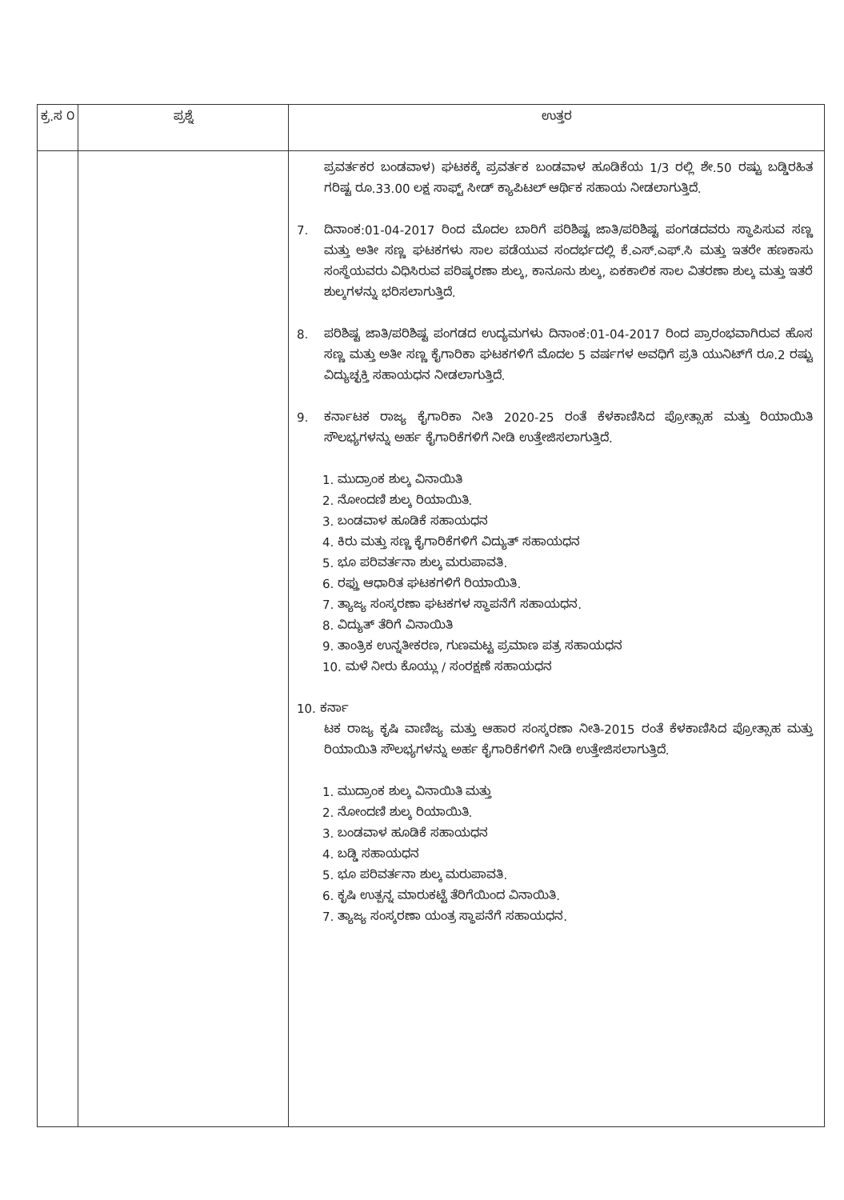| ಕ್ರ.ಸ ೦ | ಪ್ರಶ್ನೆ | ಉತ್ತರ |
| --- | --- | --- |
| | | ಪ್ರವರ್ತಕರ ಬಂಡವಾಳ) ಘಟಕಕ್ಕೆ ಪ್ರವರ್ತಕ ಬಂಡವಾಳ ಹೂಡಿಕೆಯ 1/3 ರಲ್ಲಿ ಶೇ.50 ರಷ್ಟು ಬಡ್ಡಿರಹಿತ ಗರಿಷ್ಟ ರೂ.33.00 ಲಕ್ಷ ಸಾಫ್ಟ್ ಸೀಡ್ ಕ್ಯಾಪಿಟಲ್ ಆರ್ಥಿಕ ಸಹಾಯ ನೀಡಲಾಗುತ್ತಿದೆ. 7. ದಿನಾಂಕ:01-04-2017 ರಿಂದ ಮೊದಲ ಬಾರಿಗೆ ಪರಿಶಿಷ್ಟ ಜಾತಿ/ಪರಿಶಿಷ್ಟ ಪಂಗಡದವರು ಸ್ಥಾಪಿಸುವ ಸಣ್ಣ ಮತ್ತು ಅತೀ ಸಣ್ಣ ಘಟಕಗಳು ಸಾಲ ಪಡೆಯುವ ಸಂದರ್ಭದಲ್ಲಿ ಕೆ.ಎಸ್.ಎಫ್.ಸಿ ಮತ್ತು ಇತರೇ ಹಣಕಾಸು ಸಂಸ್ಥೆಯವರು ವಿಧಿಸಿರುವ ಪರಿಷ್ಕರಣಾ ಶುಲ್ಕ, ಕಾನೂನು ಶುಲ್ಕ, ಏಕಕಾಲಿಕ ಸಾಲ ವಿತರಣಾ ಶುಲ್ಕ ಮತ್ತು ಇತರೆ ಶುಲ್ಕಗಳನ್ನು ಭರಿಸಲಾಗುತ್ತಿದೆ. 8. ಪರಿಶಿಷ್ಟ ಜಾತಿ/ಪರಿಶಿಷ್ಟ ಪಂಗಡದ ಉದ್ಯಮಗಳು ದಿನಾಂಕ:01-04-2017 ರಿಂದ ಪ್ರಾರಂಭವಾಗಿರುವ ಹೊಸ ಸಣ್ಣ ಮತ್ತು ಅತೀ ಸಣ್ಣ ಕೈಗಾರಿಕಾ ಘಟಕಗಳಿಗೆ ಮೊದಲ 5 ವರ್ಷಗಳ ಅವಧಿಗೆ ಪ್ರತಿ ಯುನಿಟ್‌ಗೆ ರೂ.2 ರಷ್ಟು ವಿದ್ಯುಚ್ಛಕ್ತಿ ಸಹಾಯಧನ ನೀಡಲಾಗುತ್ತಿದೆ. 9. ಕರ್ನಾಟಕ ರಾಜ್ಯ ಕೈಗಾರಿಕಾ ನೀತಿ 2020-25 ರಂತೆ ಕೆಳಕಾಣಿಸಿದ ಪ್ರೋತ್ಸಾಹ ಮತ್ತು ರಿಯಾಯಿತಿ ಸೌಲಭ್ಯಗಳನ್ನು ಅರ್ಹ ಕೈಗಾರಿಕೆಗಳಿಗೆ ನೀಡಿ ಉತ್ತೇಜಿಸಲಾಗುತ್ತಿದೆ. 1. ಮುದ್ರಾಂಕ ಶುಲ್ಕ ವಿನಾಯಿತಿ 2. ನೋಂದಣಿ ಶುಲ್ಕ ರಿಯಾಯಿತಿ. 3. ಬಂಡವಾಳ ಹೂಡಿಕೆ ಸಹಾಯಧನ 4. ಕಿರು ಮತ್ತು ಸಣ್ಣ ಕೈಗಾರಿಕೆಗಳಿಗೆ ವಿದ್ಯುತ್ ಸಹಾಯಧನ 5. ಭೂ ಪರಿವರ್ತನಾ ಶುಲ್ಕ ಮರುಪಾವತಿ. 6. ರಫ್ತು ಆಧಾರಿತ ಘಟಕಗಳಿಗೆ ರಿಯಾಯಿತಿ. 7. ತ್ಯಾಜ್ಯ ಸಂಸ್ಕರಣಾ ಘಟಕಗಳ ಸ್ಥಾಪನೆಗೆ ಸಹಾಯಧನ. 8. ವಿದ್ಯುತ್ ತೆರಿಗೆ ವಿನಾಯಿತಿ 9. ತಾಂತ್ರಿಕ ಉನ್ನತೀಕರಣ, ಗುಣಮಟ್ಟ ಪ್ರಮಾಣ ಪತ್ರ ಸಹಾಯಧನ 10. ಮಳೆ ನೀರು ಕೊಯ್ಲು / ಸಂರಕ್ಷಣೆ ಸಹಾಯಧನ 10. ಕರ್ನಾ ಟಕ ರಾಜ್ಯ ಕೃಷಿ ವಾಣಿಜ್ಯ ಮತ್ತು ಆಹಾರ ಸಂಸ್ಕರಣಾ ನೀತಿ-2015 ರಂತೆ ಕೆಳಕಾಣಿಸಿದ ಪ್ರೋತ್ಸಾಹ ಮತ್ತು ರಿಯಾಯಿತಿ ಸೌಲಭ್ಯಗಳನ್ನು ಅರ್ಹ ಕೈಗಾರಿಕೆಗಳಿಗೆ ನೀಡಿ ಉತ್ತೇಜಿಸಲಾಗುತ್ತಿದೆ. 1. ಮುದ್ರಾಂಕ ಶುಲ್ಕ ವಿನಾಯಿತಿ ಮತ್ತು 2. ನೋಂದಣಿ ಶುಲ್ಕ ರಿಯಾಯಿತಿ. 3. ಬಂಡವಾಳ ಹೂಡಿಕೆ ಸಹಾಯಧನ 4. ಬಡ್ಡಿ ಸಹಾಯಧನ 5. ಭೂ ಪರಿವರ್ತನಾ ಶುಲ್ಕ ಮರುಪಾವತಿ. 6. ಕೃಷಿ ಉತ್ಪನ್ನ ಮಾರುಕಟ್ಟೆ ತೆರಿಗೆಯಿಂದ ವಿನಾಯಿತಿ. 7. ತ್ಯಾಜ್ಯ ಸಂಸ್ಕರಣಾ ಯಂತ್ರ ಸ್ಥಾಪನೆಗೆ ಸಹಾಯಧನ. |